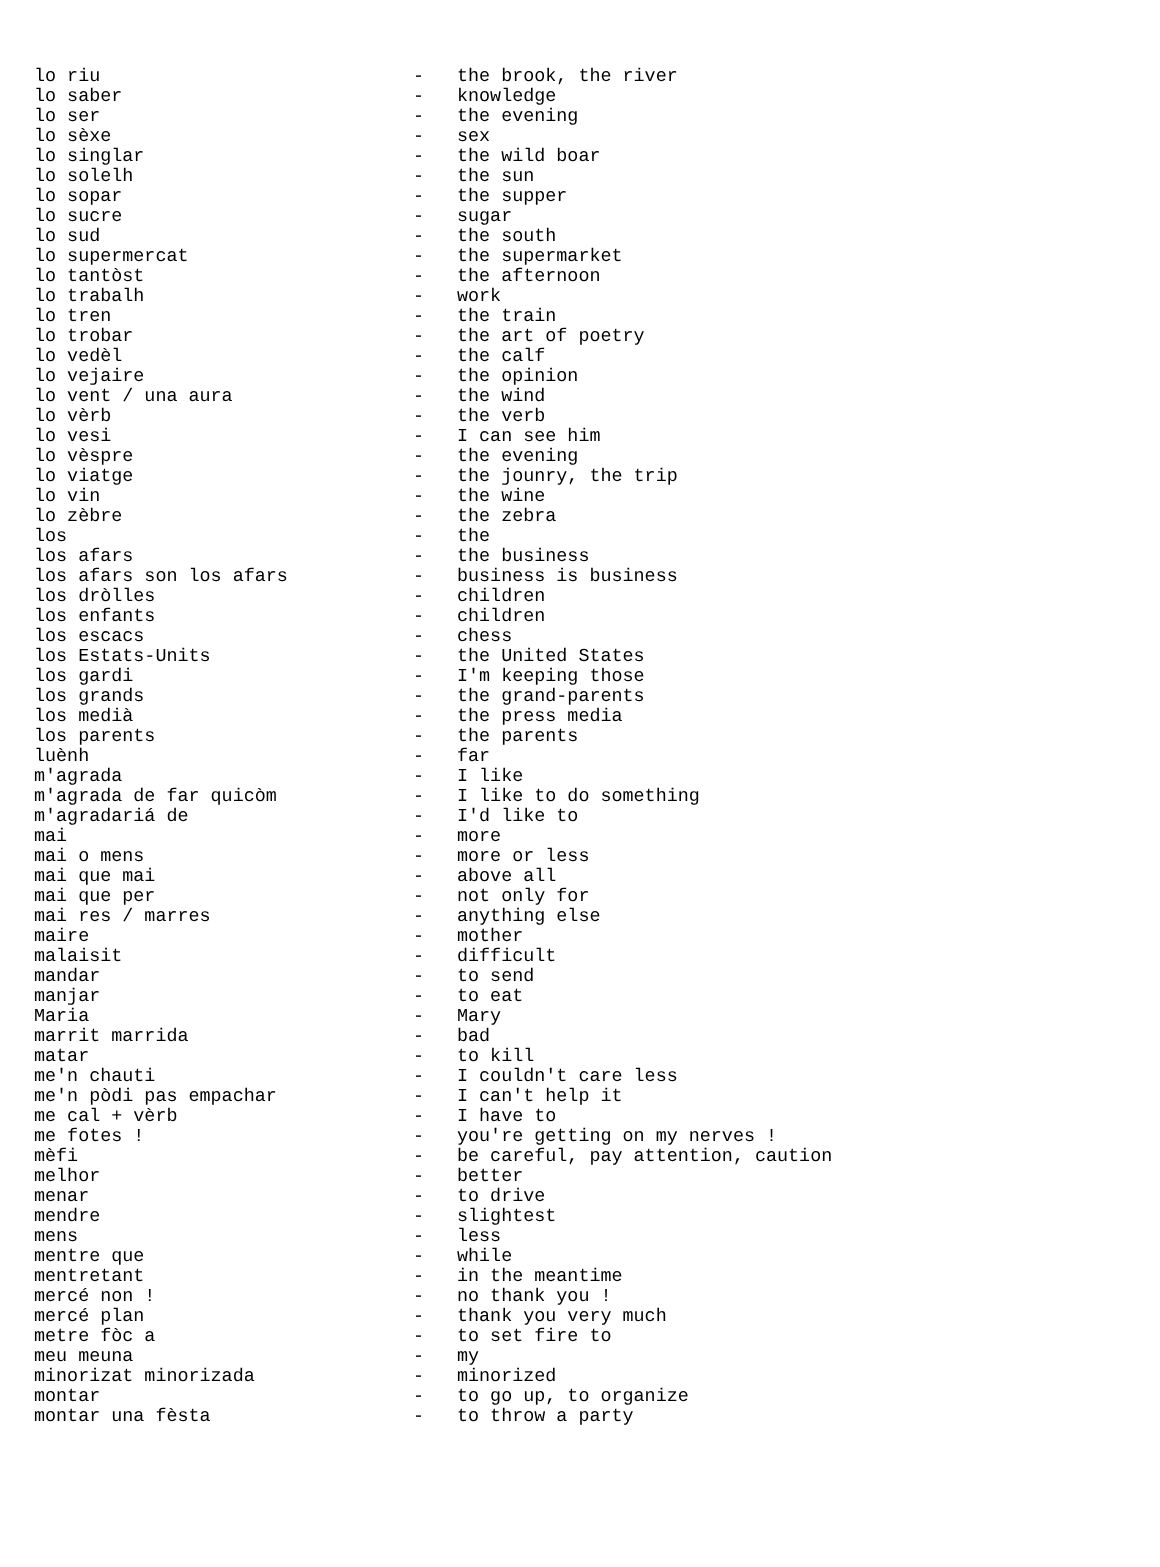| lo riu | - | the brook, the river |
| lo saber | - | knowledge |
| lo ser | - | the evening |
| lo sèxe | - | sex |
| lo singlar | - | the wild boar |
| lo solelh | - | the sun |
| lo sopar | - | the supper |
| lo sucre | - | sugar |
| lo sud | - | the south |
| lo supermercat | - | the supermarket |
| lo tantòst | - | the afternoon |
| lo trabalh | - | work |
| lo tren | - | the train |
| lo trobar | - | the art of poetry |
| lo vedèl | - | the calf |
| lo vejaire | - | the opinion |
| lo vent / una aura | - | the wind |
| lo vèrb | - | the verb |
| lo vesi | - | I can see him |
| lo vèspre | - | the evening |
| lo viatge | - | the jounry, the trip |
| lo vin | - | the wine |
| lo zèbre | - | the zebra |
| los | - | the |
| los afars | - | the business |
| los afars son los afars | - | business is business |
| los dròlles | - | children |
| los enfants | - | children |
| los escacs | - | chess |
| los Estats-Units | - | the United States |
| los gardi | - | I'm keeping those |
| los grands | - | the grand-parents |
| los medià | - | the press media |
| los parents | - | the parents |
| luènh | - | far |
| m'agrada | - | I like |
| m'agrada de far quicòm | - | I like to do something |
| m'agradariá de | - | I'd like to |
| mai | - | more |
| mai o mens | - | more or less |
| mai que mai | - | above all |
| mai que per | - | not only for |
| mai res / marres | - | anything else |
| maire | - | mother |
| malaisit | - | difficult |
| mandar | - | to send |
| manjar | - | to eat |
| Maria | - | Mary |
| marrit marrida | - | bad |
| matar | - | to kill |
| me'n chauti | - | I couldn't care less |
| me'n pòdi pas empachar | - | I can't help it |
| me cal + vèrb | - | I have to |
| me fotes ! | - | you're getting on my nerves ! |
| mèfi | - | be careful, pay attention, caution |
| melhor | - | better |
| menar | - | to drive |
| mendre | - | slightest |
| mens | - | less |
| mentre que | - | while |
| mentretant | - | in the meantime |
| mercé non ! | - | no thank you ! |
| mercé plan | - | thank you very much |
| metre fòc a | - | to set fire to |
| meu meuna | - | my |
| minorizat minorizada | - | minorized |
| montar | - | to go up, to organize |
| montar una fèsta | - | to throw a party |